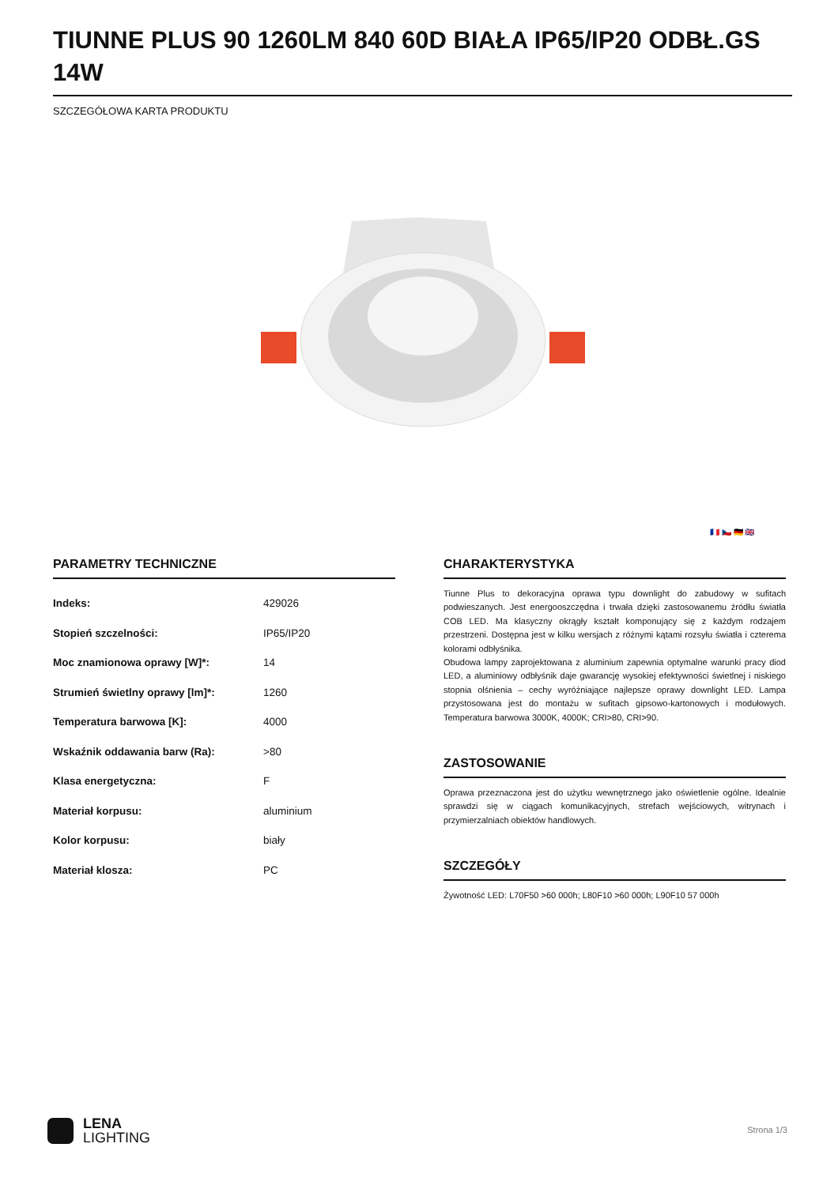TIUNNE PLUS 90 1260LM 840 60D BIAŁA IP65/IP20 ODBŁ.GS 14W
SZCZEGÓŁOWA KARTA PRODUKTU
🇫🇷 🇨🇿 🇩🇪 🇬🇧
PARAMETRY TECHNICZNE
| Indeks: | 429026 |
| Stopień szczelności: | IP65/IP20 |
| Moc znamionowa oprawy [W]*: | 14 |
| Strumień świetlny oprawy [lm]*: | 1260 |
| Temperatura barwowa [K]: | 4000 |
| Wskaźnik oddawania barw (Ra): | >80 |
| Klasa energetyczna: | F |
| Materiał korpusu: | aluminium |
| Kolor korpusu: | biały |
| Materiał klosza: | PC |
CHARAKTERYSTYKA
Tiunne Plus to dekoracyjna oprawa typu downlight do zabudowy w sufitach podwieszanych. Jest energooszczędna i trwała dzięki zastosowanemu źródłu światła COB LED. Ma klasyczny okrągły kształt komponujący się z każdym rodzajem przestrzeni. Dostępna jest w kilku wersjach z różnymi kątami rozsyłu światła i czterema kolorami odbłyśnika.
Obudowa lampy zaprojektowana z aluminium zapewnia optymalne warunki pracy diod LED, a aluminiowy odbłyśnik daje gwarancję wysokiej efektywności świetlnej i niskiego stopnia olśnienia – cechy wyróżniające najlepsze oprawy downlight LED. Lampa przystosowana jest do montażu w sufitach gipsowo-kartonowych i modułowych. Temperatura barwowa 3000K, 4000K; CRI>80, CRI>90.
ZASTOSOWANIE
Oprawa przeznaczona jest do użytku wewnętrznego jako oświetlenie ogólne. Idealnie sprawdzi się w ciągach komunikacyjnych, strefach wejściowych, witrynach i przymierzalniach obiektów handlowych.
SZCZEGÓŁY
Żywotność LED: L70F50 >60 000h; L80F10 >60 000h; L90F10 57 000h
LENA
LIGHTING
Strona 1/3